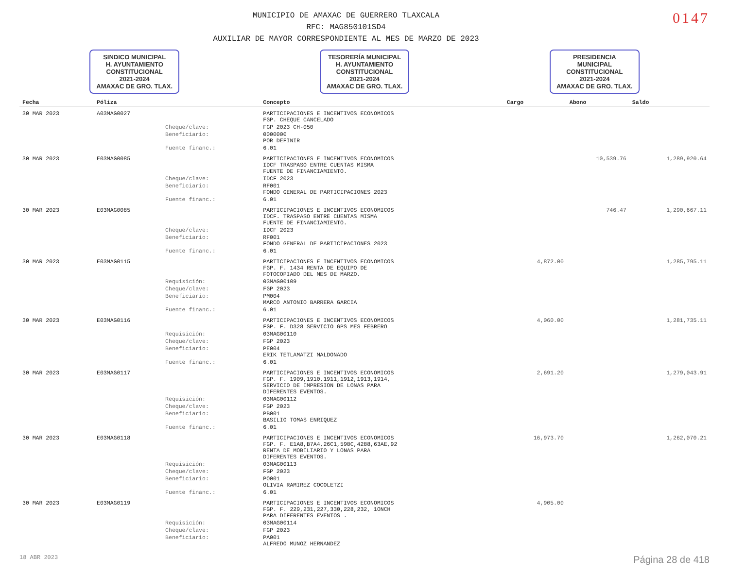MUNICIPIO DE AMAXAC DE GUERRERO TLAXCALA
RFC: MAG850101SD4
AUXILIAR DE MAYOR CORRESPONDIENTE AL MES DE MARZO DE 2023
0147
SINDICO MUNICIPAL
H. AYUNTAMIENTO
CONSTITUCIONAL
2021-2024
AMAXAC DE GRO. TLAX.
TESORERÍA MUNICIPAL
H. AYUNTAMIENTO
CONSTITUCIONAL
2021-2024
AMAXAC DE GRO. TLAX.
PRESIDENCIA
MUNICIPAL
CONSTITUCIONAL
2021-2024
AMAXAC DE GRO. TLAX.
| Fecha | Póliza | | Concepto | Cargo | Abono | Saldo |
| --- | --- | --- | --- | --- | --- | --- |
| 30 MAR 2023 | A03MAG0027 | | PARTICIPACIONES E INCENTIVOS ECONOMICOS FGP. CHEQUE CANCELADO | | | |
| | | Cheque/clave: | FGP 2023 CH-050 | | | |
| | | Beneficiario: | 0000000 POR DEFINIR | | | |
| | | Fuente financ.: | 6.01 | | | |
| 30 MAR 2023 | E03MAG0085 | | PARTICIPACIONES E INCENTIVOS ECONOMICOS IDCF TRASPASO ENTRE CUENTAS MISMA FUENTE DE FINANCIAMIENTO. | | 10,539.76 | 1,289,920.64 |
| | | Cheque/clave: | IDCF 2023 | | | |
| | | Beneficiario: | RF001 FONDO GENERAL DE PARTICIPACIONES 2023 | | | |
| | | Fuente financ.: | 6.01 | | | |
| 30 MAR 2023 | E03MAG0085 | | PARTICIPACIONES E INCENTIVOS ECONOMICOS IDCF. TRASPASO ENTRE CUENTAS MISMA FUENTE DE FINANCIAMIENTO. | | 746.47 | 1,290,667.11 |
| | | Cheque/clave: | IDCF 2023 | | | |
| | | Beneficiario: | RF001 FONDO GENERAL DE PARTICIPACIONES 2023 | | | |
| | | Fuente financ.: | 6.01 | | | |
| 30 MAR 2023 | E03MAG0115 | | PARTICIPACIONES E INCENTIVOS ECONOMICOS FGP. F. 1434 RENTA DE EQUIPO DE FOTOCOPIADO DEL MES DE MARZO. | 4,872.00 | | 1,285,795.11 |
| | | Requisición: | 03MAG00109 | | | |
| | | Cheque/clave: | FGP 2023 | | | |
| | | Beneficiario: | PM004 MARCO ANTONIO BARRERA GARCIA | | | |
| | | Fuente financ.: | 6.01 | | | |
| 30 MAR 2023 | E03MAG0116 | | PARTICIPACIONES E INCENTIVOS ECONOMICOS FGP. F. D328 SERVICIO GPS MES FEBRERO | 4,060.00 | | 1,281,735.11 |
| | | Requisición: | 03MAG00110 | | | |
| | | Cheque/clave: | FGP 2023 | | | |
| | | Beneficiario: | PE004 ERIK TETLAMATZI MALDONADO | | | |
| | | Fuente financ.: | 6.01 | | | |
| 30 MAR 2023 | E03MAG0117 | | PARTICIPACIONES E INCENTIVOS ECONOMICOS FGP. F. 1909,1910,1911,1912,1913,1914, SERVICIO DE IMPRESION DE LONAS PARA DIFERENTES EVENTOS. | 2,691.20 | | 1,279,043.91 |
| | | Requisición: | 03MAG00112 | | | |
| | | Cheque/clave: | FGP 2023 | | | |
| | | Beneficiario: | PB001 BASILIO TOMAS ENRIQUEZ | | | |
| | | Fuente financ.: | 6.01 | | | |
| 30 MAR 2023 | E03MAG0118 | | PARTICIPACIONES E INCENTIVOS ECONOMICOS FGP. F. E1A8,B7A4,26C1,598C,4288,63AE,92 RENTA DE MOBILIARIO Y LONAS PARA DIFERENTES EVENTOS. | 16,973.70 | | 1,262,070.21 |
| | | Requisición: | 03MAG00113 | | | |
| | | Cheque/clave: | FGP 2023 | | | |
| | | Beneficiario: | PO001 OLIVIA RAMIREZ COCOLETZI | | | |
| | | Fuente financ.: | 6.01 | | | |
| 30 MAR 2023 | E03MAG0119 | | PARTICIPACIONES E INCENTIVOS ECONOMICOS FGP. F. 229,231,227,330,228,232, 1ONCH PARA DIFERENTES EVENTOS . | 4,905.00 | | |
| | | Requisición: | 03MAG00114 | | | |
| | | Cheque/clave: | FGP 2023 | | | |
| | | Beneficiario: | PA001 ALFREDO MUNOZ HERNANDEZ | | | |
18 ABR 2023 Página 28 de 418